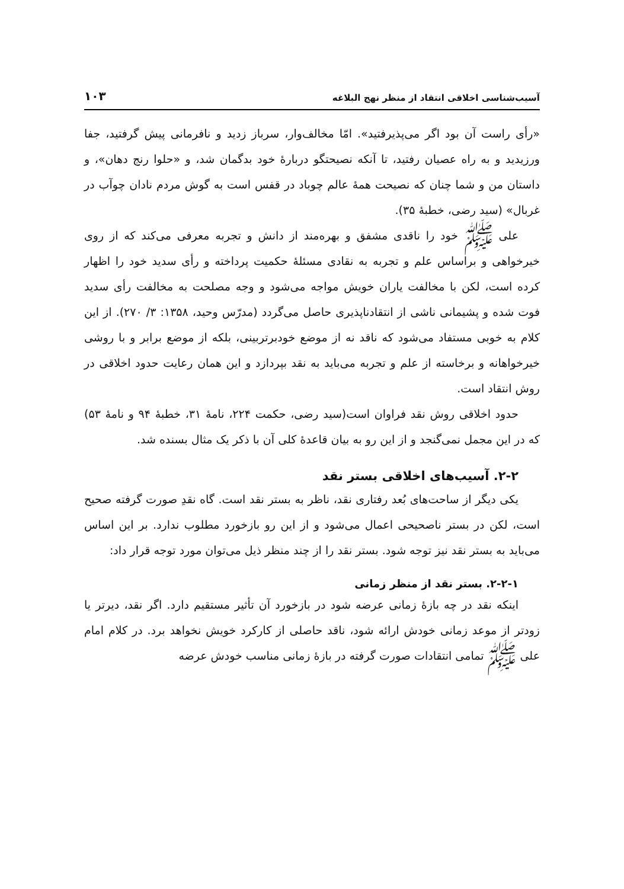آسیب‌شناسی اخلاقی انتقاد از منظر نهج البلاغه ۱۰۳
«رأی راست آن بود اگر می‌پذیرفتید». امّا مخالف‌وار، سرباز زدید و نافرمانی پیش گرفتید، جفا ورزیدید و به راه عصیان رفتید، تا آنکه نصیحتگو دربارهٔ خود بدگمان شد، و «حلوا رنج دهان»، و داستان من و شما چنان که نصیحت همهٔ عالم چوباد در قفس است به گوش مردم نادان چوآب در غربال» (سید رضی، خطبهٔ ۳۵).
علی ﷺ خود را ناقدی مشفق و بهره‌مند از دانش و تجربه معرفی می‌کند که از روی خیرخواهی و براساس علم و تجربه به نقادی مسئلهٔ حکمیت پرداخته و رأی سدید خود را اظهار کرده است، لکن با مخالفت یاران خویش مواجه می‌شود و وجه مصلحت به مخالفت رأی سدید فوت شده و پشیمانی ناشی از انتقادناپذیری حاصل می‌گردد (مدرّس وحید، ۱۳۵۸: ۳/ ۲۷۰). از این کلام به خوبی مستفاد می‌شود که ناقد نه از موضع خودبرتربینی، بلکه از موضع برابر و با روشی خیرخواهانه و برخاسته از علم و تجربه می‌باید به نقد بپردازد و این همان رعایت حدود اخلاقی در روش انتقاد است.
حدود اخلاقی روش نقد فراوان است(سید رضی، حکمت ۲۲۴، نامهٔ ۳۱، خطبهٔ ۹۴ و نامهٔ ۵۳) که در این مجمل نمی‌گنجد و از این رو به بیان قاعدهٔ کلی آن با ذکر یک مثال بسنده شد.
۲-۲. آسیب‌های اخلاقی بستر نقد
یکی دیگر از ساحت‌های بُعد رفتاری نقد، ناظر به بستر نقد است. گاه نقدِ صورت گرفته صحیح است، لکن در بستر ناصحیحی اعمال می‌شود و از این رو بازخورد مطلوب ندارد. بر این اساس می‌باید به بستر نقد نیز توجه شود. بستر نقد را از چند منظر ذیل می‌توان مورد توجه قرار داد:
۲-۲-۱. بستر نقد از منظر زمانی
اینکه نقد در چه بازهٔ زمانی عرضه شود در بازخورد آن تأثیر مستقیم دارد. اگر نقد، دیرتر یا زودتر از موعد زمانی خودش ارائه شود، ناقد حاصلی از کارکرد خویش نخواهد برد. در کلام امام علی ﷺ تمامی انتقادات صورت گرفته در بازهٔ زمانی مناسب خودش عرضه